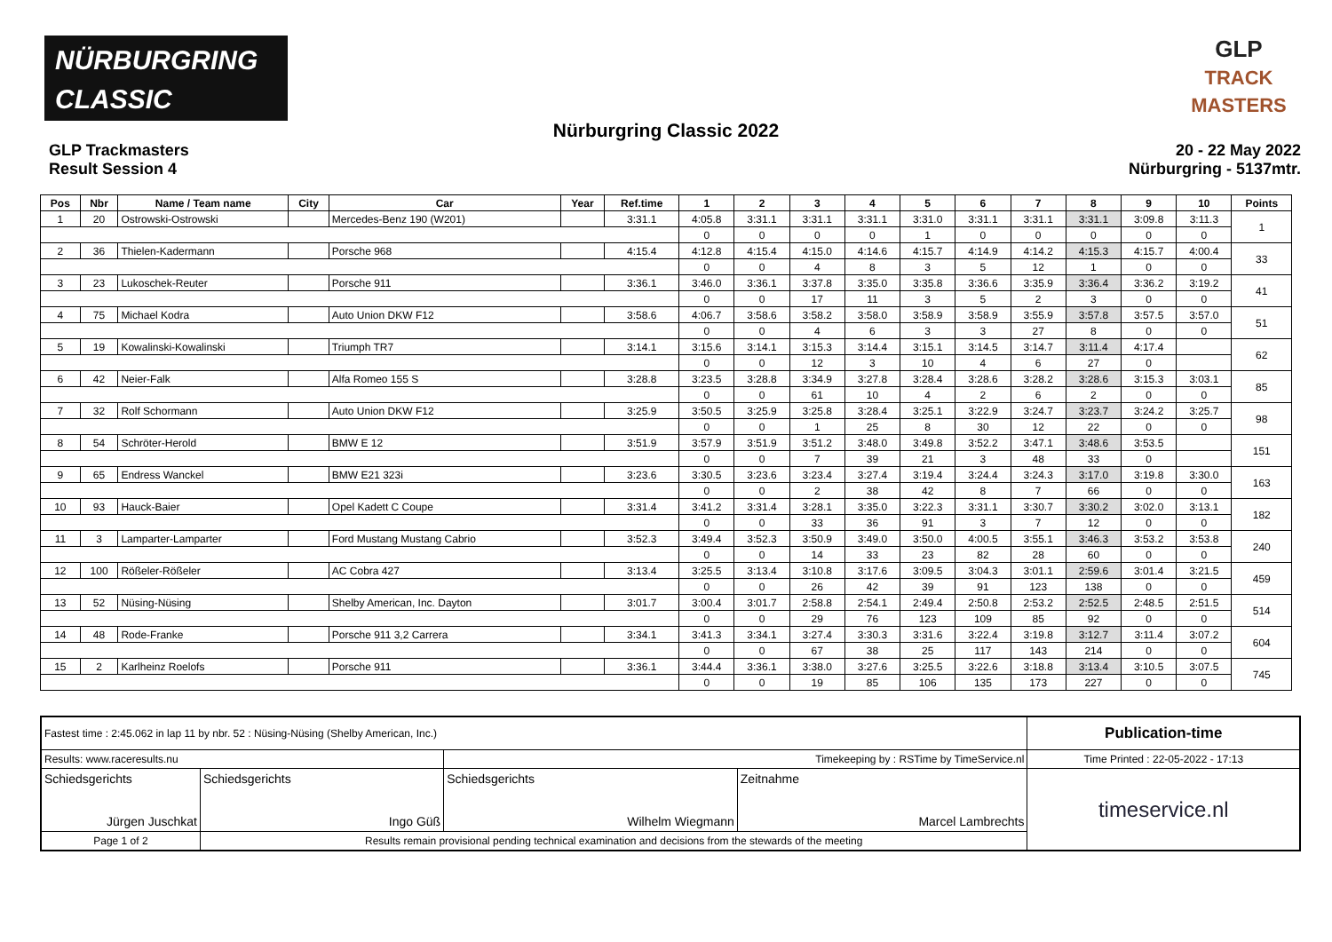NÜRBURGRING
CLASSIC
GLP
TRACK MASTERS
Nürburgring Classic 2022
GLP Trackmasters
Result Session 4
20 - 22 May 2022
Nürburgring - 5137mtr.
| Pos | Nbr | Name / Team name | City | Car | Year | Ref.time | 1 | 2 | 3 | 4 | 5 | 6 | 7 | 8 | 9 | 10 | Points |
| --- | --- | --- | --- | --- | --- | --- | --- | --- | --- | --- | --- | --- | --- | --- | --- | --- | --- |
| 1 | 20 | Ostrowski-Ostrowski | | Mercedes-Benz 190 (W201) | | 3:31.1 | 4:05.8 | 3:31.1 | 3:31.1 | 3:31.1 | 3:31.0 | 3:31.1 | 3:31.1 | 3:31.1 | 3:09.8 | 3:11.3 | 1 |
| | | | | | | | 0 | 0 | 0 | 0 | 1 | 0 | 0 | 0 | 0 | 0 | |
| 2 | 36 | Thielen-Kadermann | | Porsche 968 | | 4:15.4 | 4:12.8 | 4:15.4 | 4:15.0 | 4:14.6 | 4:15.7 | 4:14.9 | 4:14.2 | 4:15.3 | 4:15.7 | 4:00.4 | 33 |
| | | | | | | | 0 | 0 | 4 | 8 | 3 | 5 | 12 | 1 | 0 | 0 | |
| 3 | 23 | Lukoschek-Reuter | | Porsche 911 | | 3:36.1 | 3:46.0 | 3:36.1 | 3:37.8 | 3:35.0 | 3:35.8 | 3:36.6 | 3:35.9 | 3:36.4 | 3:36.2 | 3:19.2 | 41 |
| | | | | | | | 0 | 0 | 17 | 11 | 3 | 5 | 2 | 3 | 0 | 0 | |
| 4 | 75 | Michael Kodra | | Auto Union DKW F12 | | 3:58.6 | 4:06.7 | 3:58.6 | 3:58.2 | 3:58.0 | 3:58.9 | 3:58.9 | 3:55.9 | 3:57.8 | 3:57.5 | 3:57.0 | 51 |
| | | | | | | | 0 | 0 | 4 | 6 | 3 | 3 | 27 | 8 | 0 | 0 | |
| 5 | 19 | Kowalinski-Kowalinski | | Triumph TR7 | | 3:14.1 | 3:15.6 | 3:14.1 | 3:15.3 | 3:14.4 | 3:15.1 | 3:14.5 | 3:14.7 | 3:11.4 | 4:17.4 | | 62 |
| | | | | | | | 0 | 0 | 12 | 3 | 10 | 4 | 6 | 27 | 0 | | |
| 6 | 42 | Neier-Falk | | Alfa Romeo 155 S | | 3:28.8 | 3:23.5 | 3:28.8 | 3:34.9 | 3:27.8 | 3:28.4 | 3:28.6 | 3:28.2 | 3:28.6 | 3:15.3 | 3:03.1 | 85 |
| | | | | | | | 0 | 0 | 61 | 10 | 4 | 2 | 6 | 2 | 0 | 0 | |
| 7 | 32 | Rolf Schormann | | Auto Union DKW F12 | | 3:25.9 | 3:50.5 | 3:25.9 | 3:25.8 | 3:28.4 | 3:25.1 | 3:22.9 | 3:24.7 | 3:23.7 | 3:24.2 | 3:25.7 | 98 |
| | | | | | | | 0 | 0 | 1 | 25 | 8 | 30 | 12 | 22 | 0 | 0 | |
| 8 | 54 | Schröter-Herold | | BMW E 12 | | 3:51.9 | 3:57.9 | 3:51.9 | 3:51.2 | 3:48.0 | 3:49.8 | 3:52.2 | 3:47.1 | 3:48.6 | 3:53.5 | | 151 |
| | | | | | | | 0 | 0 | 7 | 39 | 21 | 3 | 48 | 33 | 0 | | |
| 9 | 65 | Endress Wanckel | | BMW E21 323i | | 3:23.6 | 3:30.5 | 3:23.6 | 3:23.4 | 3:27.4 | 3:19.4 | 3:24.4 | 3:24.3 | 3:17.0 | 3:19.8 | 3:30.0 | 163 |
| | | | | | | | 0 | 0 | 2 | 38 | 42 | 8 | 7 | 66 | 0 | 0 | |
| 10 | 93 | Hauck-Baier | | Opel Kadett C Coupe | | 3:31.4 | 3:41.2 | 3:31.4 | 3:28.1 | 3:35.0 | 3:22.3 | 3:31.1 | 3:30.7 | 3:30.2 | 3:02.0 | 3:13.1 | 182 |
| | | | | | | | 0 | 0 | 33 | 36 | 91 | 3 | 7 | 12 | 0 | 0 | |
| 11 | 3 | Lamparter-Lamparter | | Ford Mustang Mustang Cabrio | | 3:52.3 | 3:49.4 | 3:52.3 | 3:50.9 | 3:49.0 | 3:50.0 | 4:00.5 | 3:55.1 | 3:46.3 | 3:53.2 | 3:53.8 | 240 |
| | | | | | | | 0 | 0 | 14 | 33 | 23 | 82 | 28 | 60 | 0 | 0 | |
| 12 | 100 | Rößeler-Rößeler | | AC Cobra 427 | | 3:13.4 | 3:25.5 | 3:13.4 | 3:10.8 | 3:17.6 | 3:09.5 | 3:04.3 | 3:01.1 | 2:59.6 | 3:01.4 | 3:21.5 | 459 |
| | | | | | | | 0 | 0 | 26 | 42 | 39 | 91 | 123 | 138 | 0 | 0 | |
| 13 | 52 | Nüsing-Nüsing | | Shelby American, Inc. Dayton | | 3:01.7 | 3:00.4 | 3:01.7 | 2:58.8 | 2:54.1 | 2:49.4 | 2:50.8 | 2:53.2 | 2:52.5 | 2:48.5 | 2:51.5 | 514 |
| | | | | | | | 0 | 0 | 29 | 76 | 123 | 109 | 85 | 92 | 0 | 0 | |
| 14 | 48 | Rode-Franke | | Porsche 911 3,2 Carrera | | 3:34.1 | 3:41.3 | 3:34.1 | 3:27.4 | 3:30.3 | 3:31.6 | 3:22.4 | 3:19.8 | 3:12.7 | 3:11.4 | 3:07.2 | 604 |
| | | | | | | | 0 | 0 | 67 | 38 | 25 | 117 | 143 | 214 | 0 | 0 | |
| 15 | 2 | Karlheinz Roelofs | | Porsche 911 | | 3:36.1 | 3:44.4 | 3:36.1 | 3:38.0 | 3:27.6 | 3:25.5 | 3:22.6 | 3:18.8 | 3:13.4 | 3:10.5 | 3:07.5 | 745 |
| | | | | | | | 0 | 0 | 19 | 85 | 106 | 135 | 173 | 227 | 0 | 0 | |
| Fastest time : 2:45.062 in lap 11 by nbr. 52 : Nüsing-Nüsing (Shelby American, Inc.) | | | | | Publication-time |
| Results: www.raceresults.nu | | | Timekeeping by : RSTime by TimeService.nl | | Time Printed : 22-05-2022 - 17:13 |
| Schiedsgerichts Jürgen Juschkat | | Schiedsgerichts Ingo Güß | Schiedsgerichts Wilhelm Wiegmann | Zeitnahme Marcel Lambrechts | timeservice.nl |
| Page 1 of 2 | Results remain provisional pending technical examination and decisions from the stewards of the meeting | | | | |